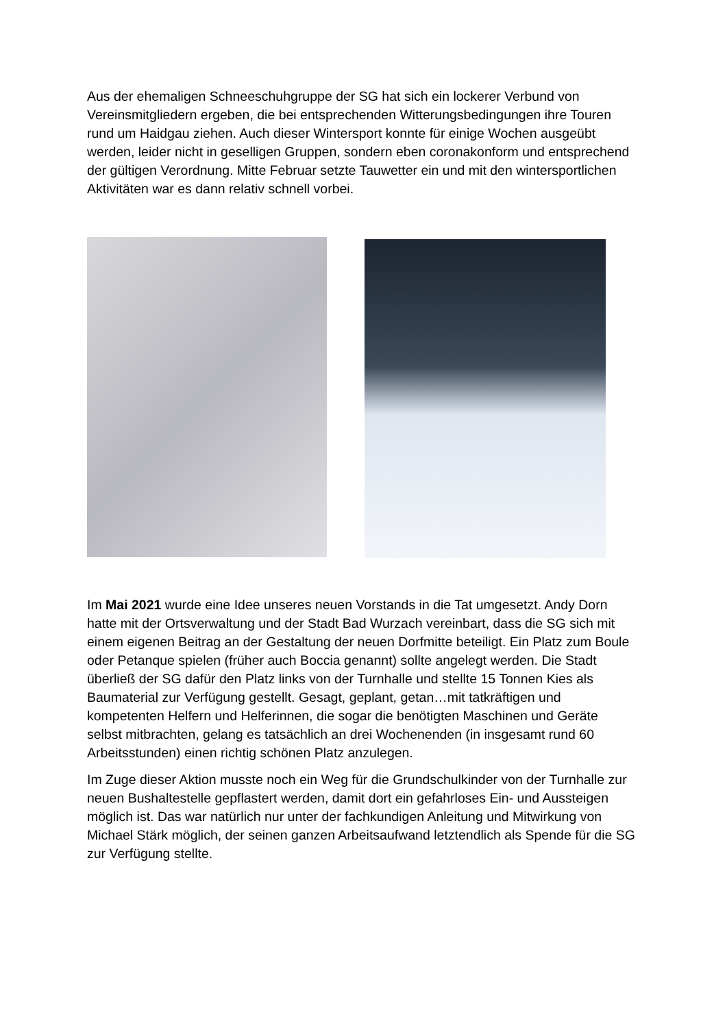Aus der ehemaligen Schneeschuhgruppe der SG hat sich ein lockerer Verbund von Vereinsmitgliedern ergeben, die bei entsprechenden Witterungsbedingungen ihre Touren rund um Haidgau ziehen. Auch dieser Wintersport konnte für einige Wochen ausgeübt werden, leider nicht in geselligen Gruppen, sondern eben coronakonform und entsprechend der gültigen Verordnung. Mitte Februar setzte Tauwetter ein und mit den wintersportlichen Aktivitäten war es dann relativ schnell vorbei.
Im Mai 2021 wurde eine Idee unseres neuen Vorstands in die Tat umgesetzt. Andy Dorn hatte mit der Ortsverwaltung und der Stadt Bad Wurzach vereinbart, dass die SG sich mit einem eigenen Beitrag an der Gestaltung der neuen Dorfmitte beteiligt. Ein Platz zum Boule oder Petanque spielen (früher auch Boccia genannt) sollte angelegt werden. Die Stadt überließ der SG dafür den Platz links von der Turnhalle und stellte 15 Tonnen Kies als Baumaterial zur Verfügung gestellt. Gesagt, geplant, getan…mit tatkräftigen und kompetenten Helfern und Helferinnen, die sogar die benötigten Maschinen und Geräte selbst mitbrachten, gelang es tatsächlich an drei Wochenenden (in insgesamt rund 60 Arbeitsstunden) einen richtig schönen Platz anzulegen.
Im Zuge dieser Aktion musste noch ein Weg für die Grundschulkinder von der Turnhalle zur neuen Bushaltestelle gepflastert werden, damit dort ein gefahrloses Ein- und Aussteigen möglich ist. Das war natürlich nur unter der fachkundigen Anleitung und Mitwirkung von Michael Stärk möglich, der seinen ganzen Arbeitsaufwand letztendlich als Spende für die SG zur Verfügung stellte.